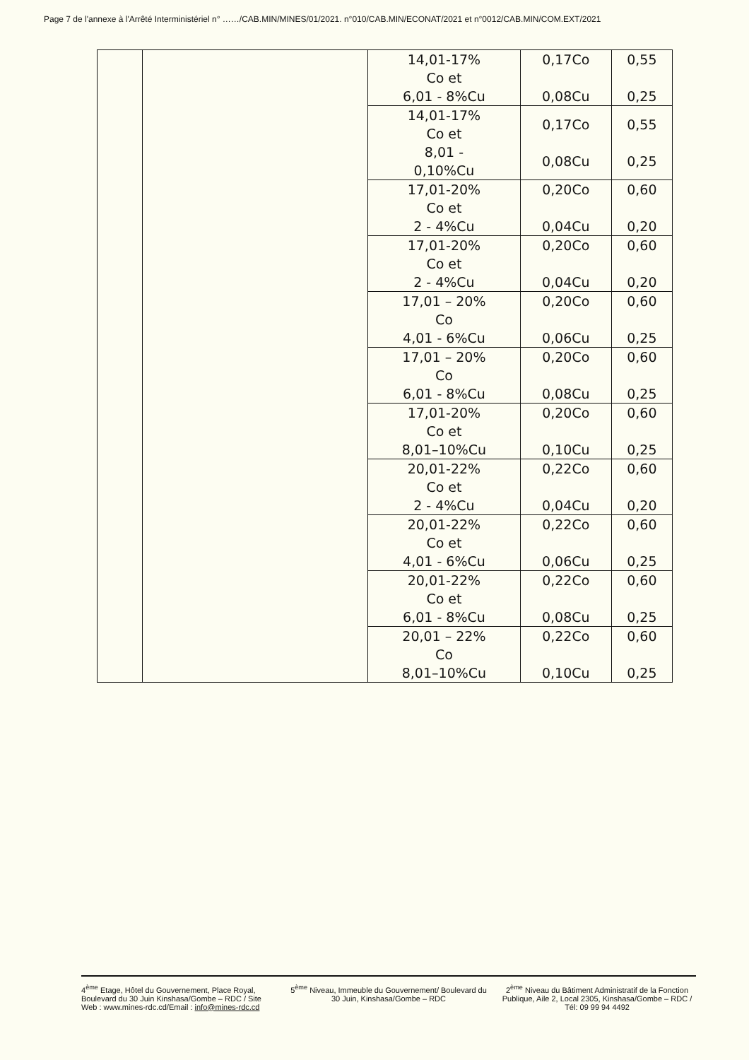Page 7 de l'annexe à l'Arrêté Interministériel n° ……/CAB.MIN/MINES/01/2021. n°010/CAB.MIN/ECONAT/2021 et n°0012/CAB.MIN/COM.EXT/2021
| | | 14,01-17% Co et 6,01 - 8%Cu | 0,17Co 0,08Cu | 0,55 0,25 |
| | | 14,01-17% Co et 8,01 - 0,10%Cu | 0,17Co 0,08Cu | 0,55 0,25 |
| | | 17,01-20% Co et 2 - 4%Cu | 0,20Co 0,04Cu | 0,60 0,20 |
| | | 17,01-20% Co et 2 - 4%Cu | 0,20Co 0,04Cu | 0,60 0,20 |
| | | 17,01 – 20% Co 4,01 - 6%Cu | 0,20Co 0,06Cu | 0,60 0,25 |
| | | 17,01 – 20% Co 6,01 - 8%Cu | 0,20Co 0,08Cu | 0,60 0,25 |
| | | 17,01-20% Co et 8,01–10%Cu | 0,20Co 0,10Cu | 0,60 0,25 |
| | | 20,01-22% Co et 2 - 4%Cu | 0,22Co 0,04Cu | 0,60 0,20 |
| | | 20,01-22% Co et 4,01 - 6%Cu | 0,22Co 0,06Cu | 0,60 0,25 |
| | | 20,01-22% Co et 6,01 - 8%Cu | 0,22Co 0,08Cu | 0,60 0,25 |
| | | 20,01 – 22% Co 8,01–10%Cu | 0,22Co 0,10Cu | 0,60 0,25 |
4<sup>ème</sup> Etage, Hôtel du Gouvernement, Place Royal, Boulevard du 30 Juin Kinshasa/Gombe – RDC / Site Web : www.mines-rdc.cd/Email : info@mines-rdc.cd
5<sup>ème</sup> Niveau, Immeuble du Gouvernement/ Boulevard du 30 Juin, Kinshasa/Gombe – RDC
2<sup>ème</sup> Niveau du Bâtiment Administratif de la Fonction Publique, Aile 2, Local 2305, Kinshasa/Gombe – RDC / Tél: 09 99 94 4492